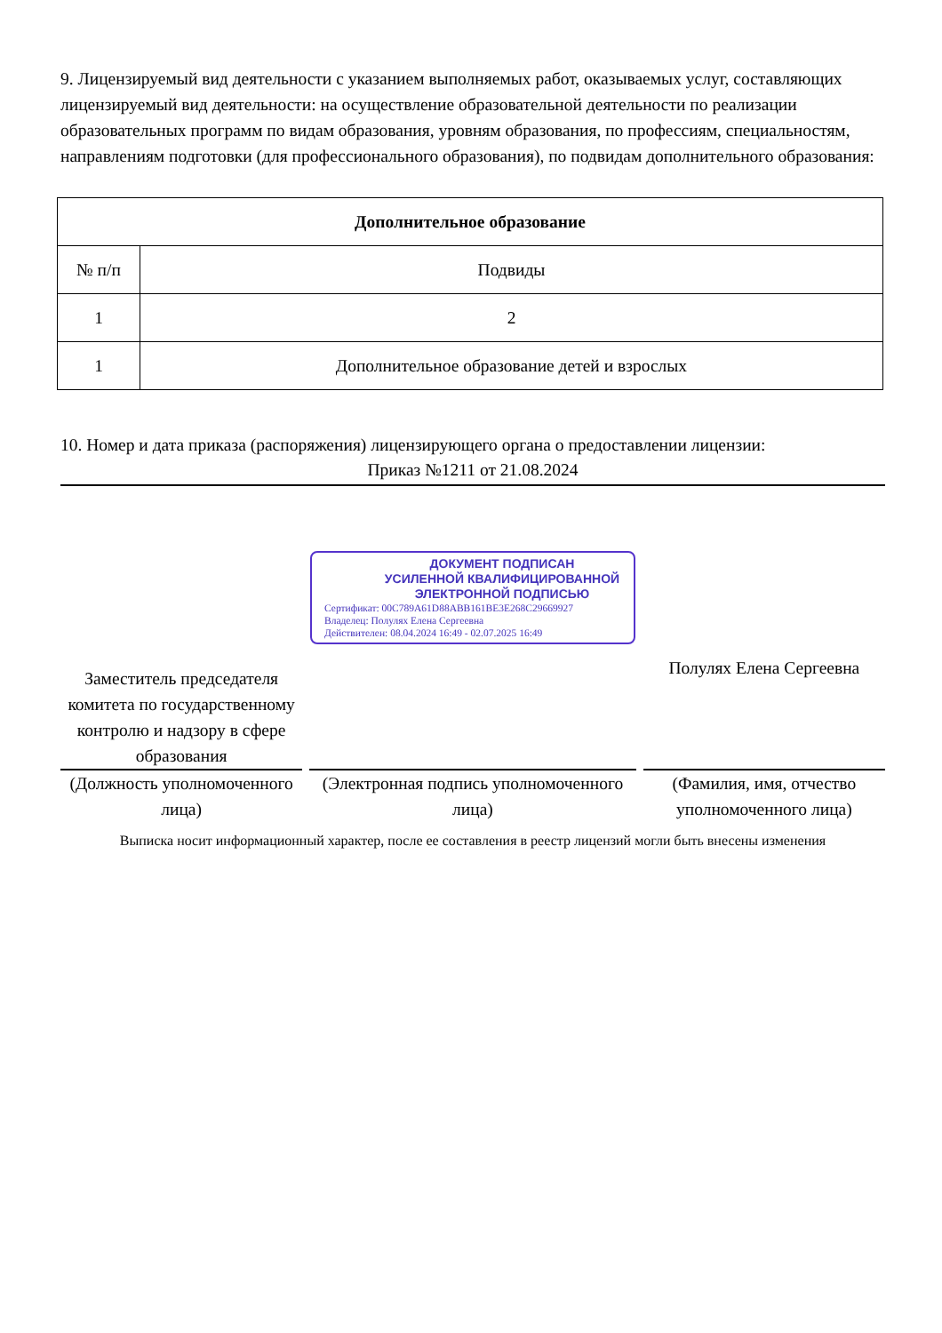9. Лицензируемый вид деятельности с указанием выполняемых работ, оказываемых услуг, составляющих лицензируемый вид деятельности: на осуществление образовательной деятельности по реализации образовательных программ по видам образования, уровням образования, по профессиям, специальностям, направлениям подготовки (для профессионального образования), по подвидам дополнительного образования:
| Дополнительное образование | |
| --- | --- |
| № п/п | Подвиды |
| 1 | 2 |
| 1 | Дополнительное образование детей и взрослых |
10. Номер и дата приказа (распоряжения) лицензирующего органа о предоставлении лицензии:
Приказ №1211 от 21.08.2024
Заместитель председателя комитета по государственному контролю и надзору в сфере образования
(Должность уполномоченного лица)
ДОКУМЕНТ ПОДПИСАН
УСИЛЕННОЙ КВАЛИФИЦИРОВАННОЙ
ЭЛЕКТРОННОЙ ПОДПИСЬЮ
Сертификат: 00C789A61D88ABB161BE3E268C29669927
Владелец: Полулях Елена Сергеевна
Действителен: 08.04.2024 16:49 - 02.07.2025 16:49
(Электронная подпись уполномоченного лица)
Полулях Елена Сергеевна
(Фамилия, имя, отчество уполномоченного лица)
Выписка носит информационный характер, после ее составления в реестр лицензий могли быть внесены изменения